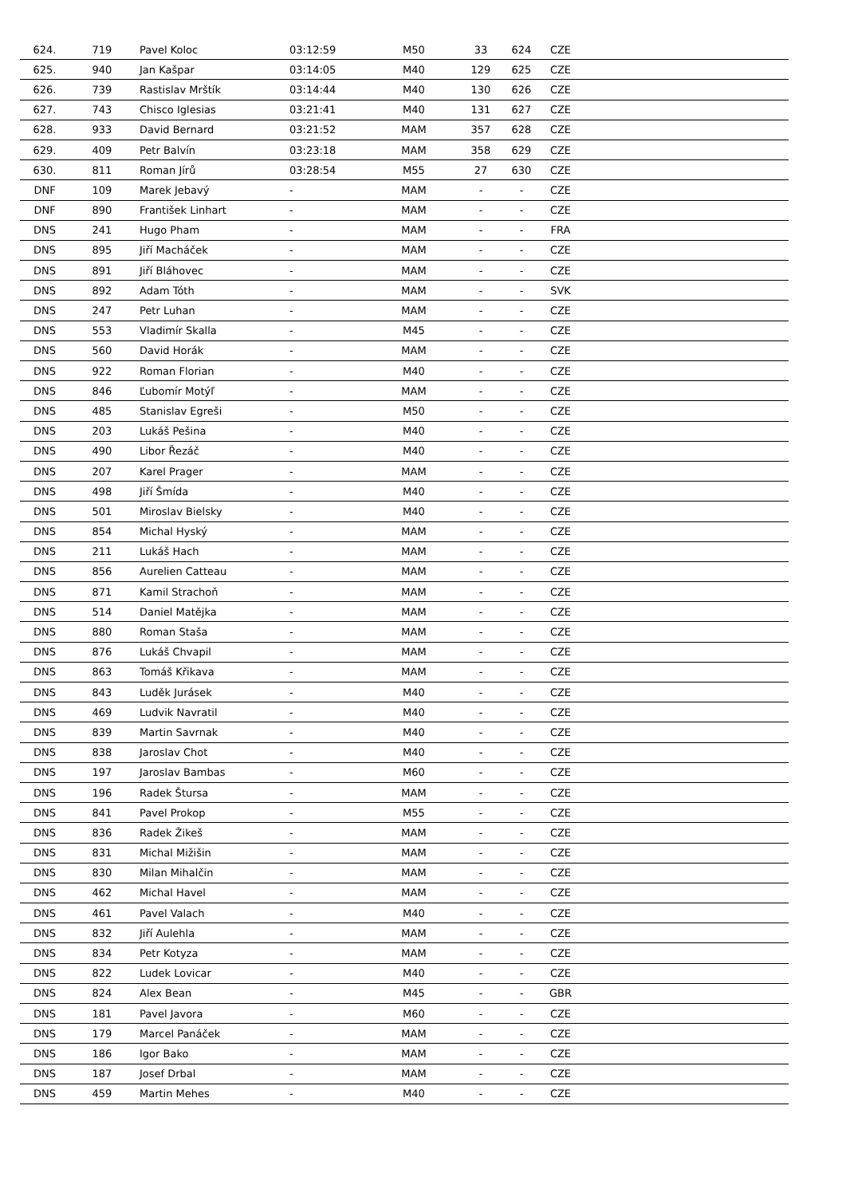| 624. | 719 | Pavel Koloc | 03:12:59 | M50 | 33 | 624 | CZE | |
| 625. | 940 | Jan Kašpar | 03:14:05 | M40 | 129 | 625 | CZE | |
| 626. | 739 | Rastislav Mrštík | 03:14:44 | M40 | 130 | 626 | CZE | |
| 627. | 743 | Chisco Iglesias | 03:21:41 | M40 | 131 | 627 | CZE | |
| 628. | 933 | David Bernard | 03:21:52 | MAM | 357 | 628 | CZE | |
| 629. | 409 | Petr Balvín | 03:23:18 | MAM | 358 | 629 | CZE | |
| 630. | 811 | Roman Jírů | 03:28:54 | M55 | 27 | 630 | CZE | |
| DNF | 109 | Marek Jebavý | - | MAM | - | - | CZE | |
| DNF | 890 | František Linhart | - | MAM | - | - | CZE | |
| DNS | 241 | Hugo Pham | - | MAM | - | - | FRA | |
| DNS | 895 | Jiří Macháček | - | MAM | - | - | CZE | |
| DNS | 891 | Jiří Bláhovec | - | MAM | - | - | CZE | |
| DNS | 892 | Adam Tóth | - | MAM | - | - | SVK | |
| DNS | 247 | Petr Luhan | - | MAM | - | - | CZE | |
| DNS | 553 | Vladimír Skalla | - | M45 | - | - | CZE | |
| DNS | 560 | David Horák | - | MAM | - | - | CZE | |
| DNS | 922 | Roman Florian | - | M40 | - | - | CZE | |
| DNS | 846 | Ľubomír Motýľ | - | MAM | - | - | CZE | |
| DNS | 485 | Stanislav Egreši | - | M50 | - | - | CZE | |
| DNS | 203 | Lukáš Pešina | - | M40 | - | - | CZE | |
| DNS | 490 | Libor Řezáč | - | M40 | - | - | CZE | |
| DNS | 207 | Karel Prager | - | MAM | - | - | CZE | |
| DNS | 498 | Jiří Šmída | - | M40 | - | - | CZE | |
| DNS | 501 | Miroslav Bielsky | - | M40 | - | - | CZE | |
| DNS | 854 | Michal Hyský | - | MAM | - | - | CZE | |
| DNS | 211 | Lukáš Hach | - | MAM | - | - | CZE | |
| DNS | 856 | Aurelien Catteau | - | MAM | - | - | CZE | |
| DNS | 871 | Kamil Strachoň | - | MAM | - | - | CZE | |
| DNS | 514 | Daniel Matějka | - | MAM | - | - | CZE | |
| DNS | 880 | Roman Staša | - | MAM | - | - | CZE | |
| DNS | 876 | Lukáš Chvapil | - | MAM | - | - | CZE | |
| DNS | 863 | Tomáš Křikava | - | MAM | - | - | CZE | |
| DNS | 843 | Luděk Jurásek | - | M40 | - | - | CZE | |
| DNS | 469 | Ludvik Navratil | - | M40 | - | - | CZE | |
| DNS | 839 | Martin Savrnak | - | M40 | - | - | CZE | |
| DNS | 838 | Jaroslav Chot | - | M40 | - | - | CZE | |
| DNS | 197 | Jaroslav Bambas | - | M60 | - | - | CZE | |
| DNS | 196 | Radek Štursa | - | MAM | - | - | CZE | |
| DNS | 841 | Pavel Prokop | - | M55 | - | - | CZE | |
| DNS | 836 | Radek Žikeš | - | MAM | - | - | CZE | |
| DNS | 831 | Michal Mižišin | - | MAM | - | - | CZE | |
| DNS | 830 | Milan Mihalčin | - | MAM | - | - | CZE | |
| DNS | 462 | Michal Havel | - | MAM | - | - | CZE | |
| DNS | 461 | Pavel Valach | - | M40 | - | - | CZE | |
| DNS | 832 | Jiří Aulehla | - | MAM | - | - | CZE | |
| DNS | 834 | Petr Kotyza | - | MAM | - | - | CZE | |
| DNS | 822 | Ludek Lovicar | - | M40 | - | - | CZE | |
| DNS | 824 | Alex Bean | - | M45 | - | - | GBR | |
| DNS | 181 | Pavel Javora | - | M60 | - | - | CZE | |
| DNS | 179 | Marcel Panáček | - | MAM | - | - | CZE | |
| DNS | 186 | Igor Bako | - | MAM | - | - | CZE | |
| DNS | 187 | Josef Drbal | - | MAM | - | - | CZE | |
| DNS | 459 | Martin Mehes | - | M40 | - | - | CZE | |